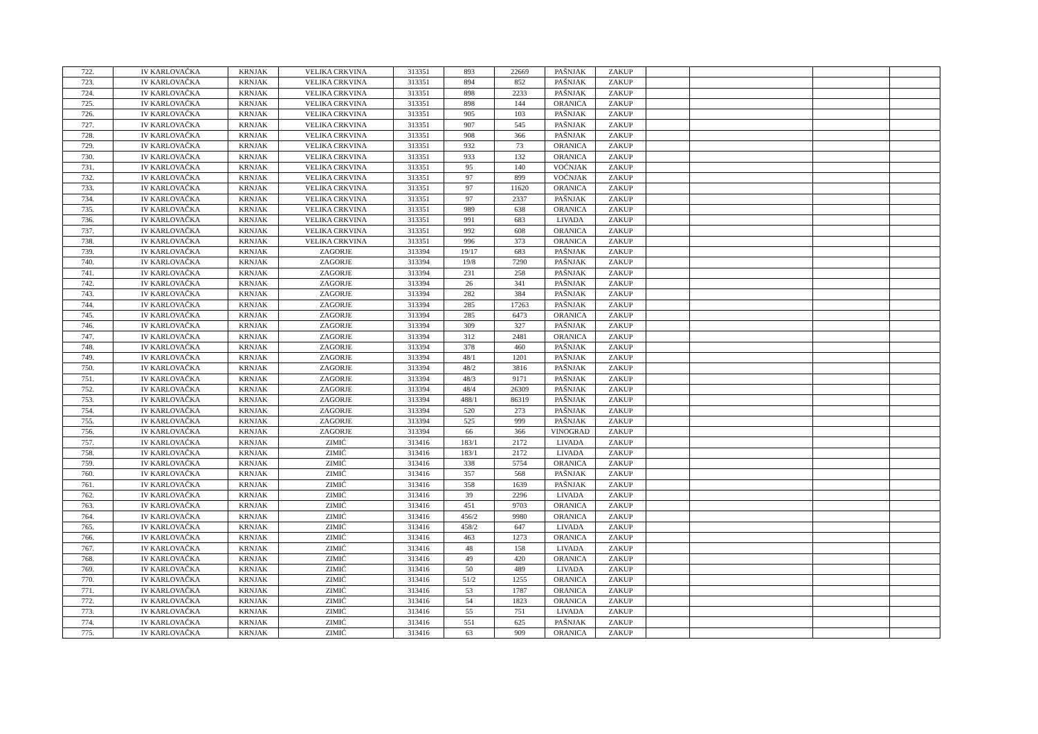| 722. | IV KARLOVAČKA | KRNJAK | VELIKA CRKVINA | 313351 | 893 | 22669 | PAŠNJAK | ZAKUP | | | | |
| 723. | IV KARLOVAČKA | KRNJAK | VELIKA CRKVINA | 313351 | 894 | 852 | PAŠNJAK | ZAKUP | | | | |
| 724. | IV KARLOVAČKA | KRNJAK | VELIKA CRKVINA | 313351 | 898 | 2233 | PAŠNJAK | ZAKUP | | | | |
| 725. | IV KARLOVAČKA | KRNJAK | VELIKA CRKVINA | 313351 | 898 | 144 | ORANICA | ZAKUP | | | | |
| 726. | IV KARLOVAČKA | KRNJAK | VELIKA CRKVINA | 313351 | 905 | 103 | PAŠNJAK | ZAKUP | | | | |
| 727. | IV KARLOVAČKA | KRNJAK | VELIKA CRKVINA | 313351 | 907 | 545 | PAŠNJAK | ZAKUP | | | | |
| 728. | IV KARLOVAČKA | KRNJAK | VELIKA CRKVINA | 313351 | 908 | 366 | PAŠNJAK | ZAKUP | | | | |
| 729. | IV KARLOVAČKA | KRNJAK | VELIKA CRKVINA | 313351 | 932 | 73 | ORANICA | ZAKUP | | | | |
| 730. | IV KARLOVAČKA | KRNJAK | VELIKA CRKVINA | 313351 | 933 | 132 | ORANICA | ZAKUP | | | | |
| 731. | IV KARLOVAČKA | KRNJAK | VELIKA CRKVINA | 313351 | 95 | 140 | VOĆNJAK | ZAKUP | | | | |
| 732. | IV KARLOVAČKA | KRNJAK | VELIKA CRKVINA | 313351 | 97 | 899 | VOĆNJAK | ZAKUP | | | | |
| 733. | IV KARLOVAČKA | KRNJAK | VELIKA CRKVINA | 313351 | 97 | 11620 | ORANICA | ZAKUP | | | | |
| 734. | IV KARLOVAČKA | KRNJAK | VELIKA CRKVINA | 313351 | 97 | 2337 | PAŠNJAK | ZAKUP | | | | |
| 735. | IV KARLOVAČKA | KRNJAK | VELIKA CRKVINA | 313351 | 989 | 638 | ORANICA | ZAKUP | | | | |
| 736. | IV KARLOVAČKA | KRNJAK | VELIKA CRKVINA | 313351 | 991 | 683 | LIVADA | ZAKUP | | | | |
| 737. | IV KARLOVAČKA | KRNJAK | VELIKA CRKVINA | 313351 | 992 | 608 | ORANICA | ZAKUP | | | | |
| 738. | IV KARLOVAČKA | KRNJAK | VELIKA CRKVINA | 313351 | 996 | 373 | ORANICA | ZAKUP | | | | |
| 739. | IV KARLOVAČKA | KRNJAK | ZAGORJE | 313394 | 19/17 | 683 | PAŠNJAK | ZAKUP | | | | |
| 740. | IV KARLOVAČKA | KRNJAK | ZAGORJE | 313394 | 19/8 | 7290 | PAŠNJAK | ZAKUP | | | | |
| 741. | IV KARLOVAČKA | KRNJAK | ZAGORJE | 313394 | 231 | 258 | PAŠNJAK | ZAKUP | | | | |
| 742. | IV KARLOVAČKA | KRNJAK | ZAGORJE | 313394 | 26 | 341 | PAŠNJAK | ZAKUP | | | | |
| 743. | IV KARLOVAČKA | KRNJAK | ZAGORJE | 313394 | 282 | 384 | PAŠNJAK | ZAKUP | | | | |
| 744. | IV KARLOVAČKA | KRNJAK | ZAGORJE | 313394 | 285 | 17263 | PAŠNJAK | ZAKUP | | | | |
| 745. | IV KARLOVAČKA | KRNJAK | ZAGORJE | 313394 | 285 | 6473 | ORANICA | ZAKUP | | | | |
| 746. | IV KARLOVAČKA | KRNJAK | ZAGORJE | 313394 | 309 | 327 | PAŠNJAK | ZAKUP | | | | |
| 747. | IV KARLOVAČKA | KRNJAK | ZAGORJE | 313394 | 312 | 2481 | ORANICA | ZAKUP | | | | |
| 748. | IV KARLOVAČKA | KRNJAK | ZAGORJE | 313394 | 378 | 460 | PAŠNJAK | ZAKUP | | | | |
| 749. | IV KARLOVAČKA | KRNJAK | ZAGORJE | 313394 | 48/1 | 1201 | PAŠNJAK | ZAKUP | | | | |
| 750. | IV KARLOVAČKA | KRNJAK | ZAGORJE | 313394 | 48/2 | 3816 | PAŠNJAK | ZAKUP | | | | |
| 751. | IV KARLOVAČKA | KRNJAK | ZAGORJE | 313394 | 48/3 | 9171 | PAŠNJAK | ZAKUP | | | | |
| 752. | IV KARLOVAČKA | KRNJAK | ZAGORJE | 313394 | 48/4 | 26309 | PAŠNJAK | ZAKUP | | | | |
| 753. | IV KARLOVAČKA | KRNJAK | ZAGORJE | 313394 | 488/1 | 86319 | PAŠNJAK | ZAKUP | | | | |
| 754. | IV KARLOVAČKA | KRNJAK | ZAGORJE | 313394 | 520 | 273 | PAŠNJAK | ZAKUP | | | | |
| 755. | IV KARLOVAČKA | KRNJAK | ZAGORJE | 313394 | 525 | 999 | PAŠNJAK | ZAKUP | | | | |
| 756. | IV KARLOVAČKA | KRNJAK | ZAGORJE | 313394 | 66 | 366 | VINOGRAD | ZAKUP | | | | |
| 757. | IV KARLOVAČKA | KRNJAK | ZIMIĆ | 313416 | 183/1 | 2172 | LIVADA | ZAKUP | | | | |
| 758. | IV KARLOVAČKA | KRNJAK | ZIMIĆ | 313416 | 183/1 | 2172 | LIVADA | ZAKUP | | | | |
| 759. | IV KARLOVAČKA | KRNJAK | ZIMIĆ | 313416 | 338 | 5754 | ORANICA | ZAKUP | | | | |
| 760. | IV KARLOVAČKA | KRNJAK | ZIMIĆ | 313416 | 357 | 568 | PAŠNJAK | ZAKUP | | | | |
| 761. | IV KARLOVAČKA | KRNJAK | ZIMIĆ | 313416 | 358 | 1639 | PAŠNJAK | ZAKUP | | | | |
| 762. | IV KARLOVAČKA | KRNJAK | ZIMIĆ | 313416 | 39 | 2296 | LIVADA | ZAKUP | | | | |
| 763. | IV KARLOVAČKA | KRNJAK | ZIMIĆ | 313416 | 451 | 9703 | ORANICA | ZAKUP | | | | |
| 764. | IV KARLOVAČKA | KRNJAK | ZIMIĆ | 313416 | 456/2 | 9980 | ORANICA | ZAKUP | | | | |
| 765. | IV KARLOVAČKA | KRNJAK | ZIMIĆ | 313416 | 458/2 | 647 | LIVADA | ZAKUP | | | | |
| 766. | IV KARLOVAČKA | KRNJAK | ZIMIĆ | 313416 | 463 | 1273 | ORANICA | ZAKUP | | | | |
| 767. | IV KARLOVAČKA | KRNJAK | ZIMIĆ | 313416 | 48 | 158 | LIVADA | ZAKUP | | | | |
| 768. | IV KARLOVAČKA | KRNJAK | ZIMIĆ | 313416 | 49 | 420 | ORANICA | ZAKUP | | | | |
| 769. | IV KARLOVAČKA | KRNJAK | ZIMIĆ | 313416 | 50 | 489 | LIVADA | ZAKUP | | | | |
| 770. | IV KARLOVAČKA | KRNJAK | ZIMIĆ | 313416 | 51/2 | 1255 | ORANICA | ZAKUP | | | | |
| 771. | IV KARLOVAČKA | KRNJAK | ZIMIĆ | 313416 | 53 | 1787 | ORANICA | ZAKUP | | | | |
| 772. | IV KARLOVAČKA | KRNJAK | ZIMIĆ | 313416 | 54 | 1823 | ORANICA | ZAKUP | | | | |
| 773. | IV KARLOVAČKA | KRNJAK | ZIMIĆ | 313416 | 55 | 751 | LIVADA | ZAKUP | | | | |
| 774. | IV KARLOVAČKA | KRNJAK | ZIMIĆ | 313416 | 551 | 625 | PAŠNJAK | ZAKUP | | | | |
| 775. | IV KARLOVAČKA | KRNJAK | ZIMIĆ | 313416 | 63 | 909 | ORANICA | ZAKUP | | | | |